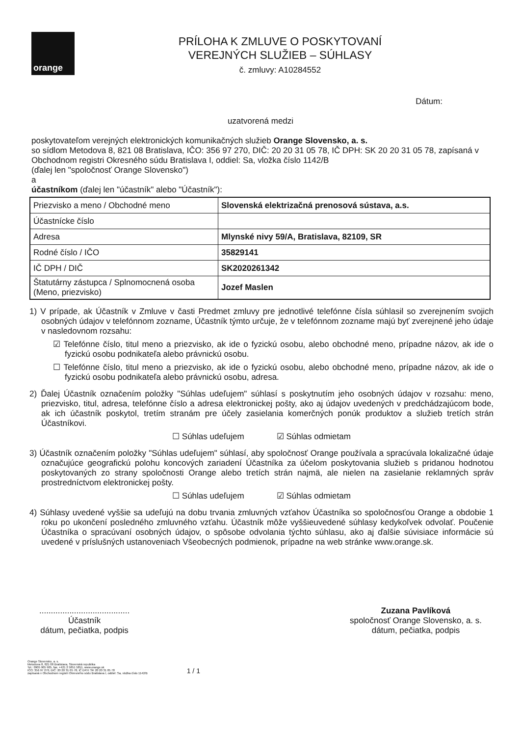orange
PRÍLOHA K ZMLUVE O POSKYTOVANÍ
VEREJNÝCH SLUŽIEB – SÚHLASY
č. zmluvy: A10284552
Dátum:
uzatvorená medzi
poskytovateľom verejných elektronických komunikačných služieb Orange Slovensko, a. s.
so sídlom Metodova 8, 821 08 Bratislava, IČO: 356 97 270, DIČ: 20 20 31 05 78, IČ DPH: SK 20 20 31 05 78, zapísaná v Obchodnom registri Okresného súdu Bratislava I, oddiel: Sa, vložka číslo 1142/B
(ďalej len "spoločnosť Orange Slovensko")
a
účastníkom (ďalej len "účastník" alebo "Účastník"):
| Priezvisko a meno / Obchodné meno | Slovenská elektrizačná prenosová sústava, a.s. |
| Účastnícke číslo | |
| Adresa | Mlynské nivy 59/A, Bratislava, 82109, SR |
| Rodné číslo / IČO | 35829141 |
| IČ DPH / DIČ | SK2020261342 |
| Štatutárny zástupca / Splnomocnená osoba (Meno, priezvisko) | Jozef Maslen |
1) V prípade, ak Účastník v Zmluve v časti Predmet zmluvy pre jednotlivé telefónne čísla súhlasil so zverejnením svojich osobných údajov v telefónnom zozname, Účastník týmto určuje, že v telefónnom zozname majú byť zverejnené jeho údaje v nasledovnom rozsahu:
☑ Telefónne číslo, titul meno a priezvisko, ak ide o fyzickú osobu, alebo obchodné meno, prípadne názov, ak ide o fyzickú osobu podnikateľa alebo právnickú osobu.
☐ Telefónne číslo, titul meno a priezvisko, ak ide o fyzickú osobu, alebo obchodné meno, prípadne názov, ak ide o fyzickú osobu podnikateľa alebo právnickú osobu, adresa.
2) Ďalej Účastník označením položky "Súhlas udeľujem" súhlasí s poskytnutím jeho osobných údajov v rozsahu: meno, priezvisko, titul, adresa, telefónne číslo a adresa elektronickej pošty, ako aj údajov uvedených v predchádzajúcom bode, ak ich účastník poskytol, tretím stranám pre účely zasielania komerčných ponúk produktov a služieb tretích strán Účastníkovi.
☐ Súhlas udeľujem ☑ Súhlas odmietam
3) Účastník označením položky "Súhlas udeľujem" súhlasí, aby spoločnosť Orange používala a spracúvala lokalizačné údaje označujúce geografickú polohu koncových zariadení Účastníka za účelom poskytovania služieb s pridanou hodnotou poskytovaných zo strany spoločnosti Orange alebo tretích strán najmä, ale nielen na zasielanie reklamných správ prostredníctvom elektronickej pošty.
☐ Súhlas udeľujem ☑ Súhlas odmietam
4) Súhlasy uvedené vyššie sa udeľujú na dobu trvania zmluvných vzťahov Účastníka so spoločnosťou Orange a obdobie 1 roku po ukončení posledného zmluvného vzťahu. Účastník môže vyššieuvedené súhlasy kedykoľvek odvolať. Poučenie Účastníka o spracúvaní osobných údajov, o spôsobe odvolania týchto súhlasu, ako aj ďalšie súvisiace informácie sú uvedené v príslušných ustanoveniach Všeobecných podmienok, prípadne na web stránke www.orange.sk.
.......................................
Účastník
dátum, pečiatka, podpis
Zuzana Pavlíková
spoločnosť Orange Slovensko, a. s.
dátum, pečiatka, podpis
Orange Slovensko, a. s.
Metodova 8, 821 08 Bratislava, Slovenská republika
Tel.: 0905 905 905, fax. +421 2 5851 5851, www.orange.sk
IČO: 356 97 270, DIČ: 20 20 31 05 78, IČ DPH: SK 20 20 31 05 78
zapísaná v Obchodnom registri Okresného súdu Bratislava I, oddiel: Sa, vložka číslo 1142/B
1 / 1